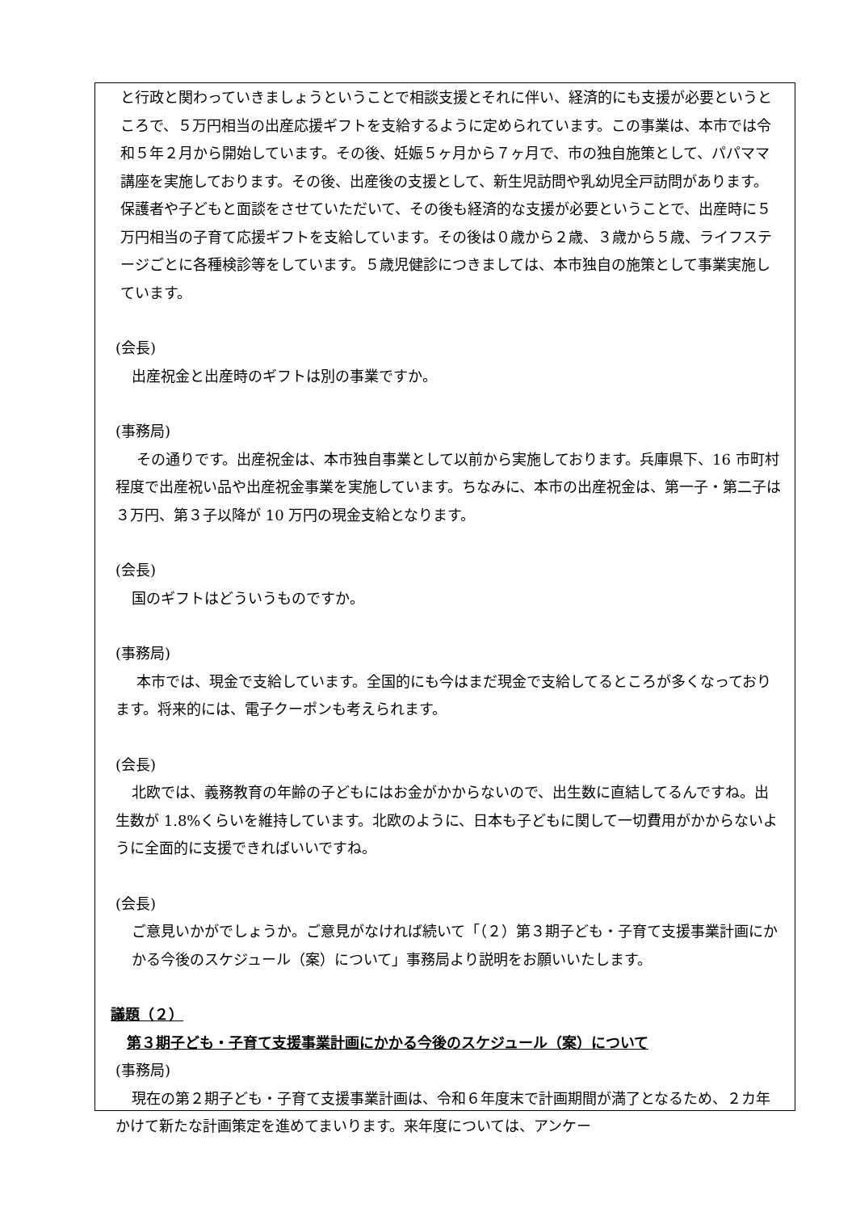と行政と関わっていきましょうということで相談支援とそれに伴い、経済的にも支援が必要というところで、５万円相当の出産応援ギフトを支給するように定められています。この事業は、本市では令和５年２月から開始しています。その後、妊娠５ヶ月から７ヶ月で、市の独自施策として、パパママ講座を実施しております。その後、出産後の支援として、新生児訪問や乳幼児全戸訪問があります。保護者や子どもと面談をさせていただいて、その後も経済的な支援が必要ということで、出産時に５万円相当の子育て応援ギフトを支給しています。その後は０歳から２歳、３歳から５歳、ライフステージごとに各種検診等をしています。５歳児健診につきましては、本市独自の施策として事業実施しています。
(会長)
出産祝金と出産時のギフトは別の事業ですか。
(事務局)
その通りです。出産祝金は、本市独自事業として以前から実施しております。兵庫県下、16 市町村程度で出産祝い品や出産祝金事業を実施しています。ちなみに、本市の出産祝金は、第一子・第二子は３万円、第３子以降が 10 万円の現金支給となります。
(会長)
国のギフトはどういうものですか。
(事務局)
本市では、現金で支給しています。全国的にも今はまだ現金で支給してるところが多くなっております。将来的には、電子クーポンも考えられます。
(会長)
北欧では、義務教育の年齢の子どもにはお金がかからないので、出生数に直結してるんですね。出生数が 1.8%くらいを維持しています。北欧のように、日本も子どもに関して一切費用がかからないように全面的に支援できればいいですね。
(会長)
ご意見いかがでしょうか。ご意見がなければ続いて「（２）第３期子ども・子育て支援事業計画にかかる今後のスケジュール（案）について」事務局より説明をお願いいたします。
議題（２）
第３期子ども・子育て支援事業計画にかかる今後のスケジュール（案）について
(事務局)
現在の第２期子ども・子育て支援事業計画は、令和６年度末で計画期間が満了となるため、２カ年かけて新たな計画策定を進めてまいります。来年度については、アンケー